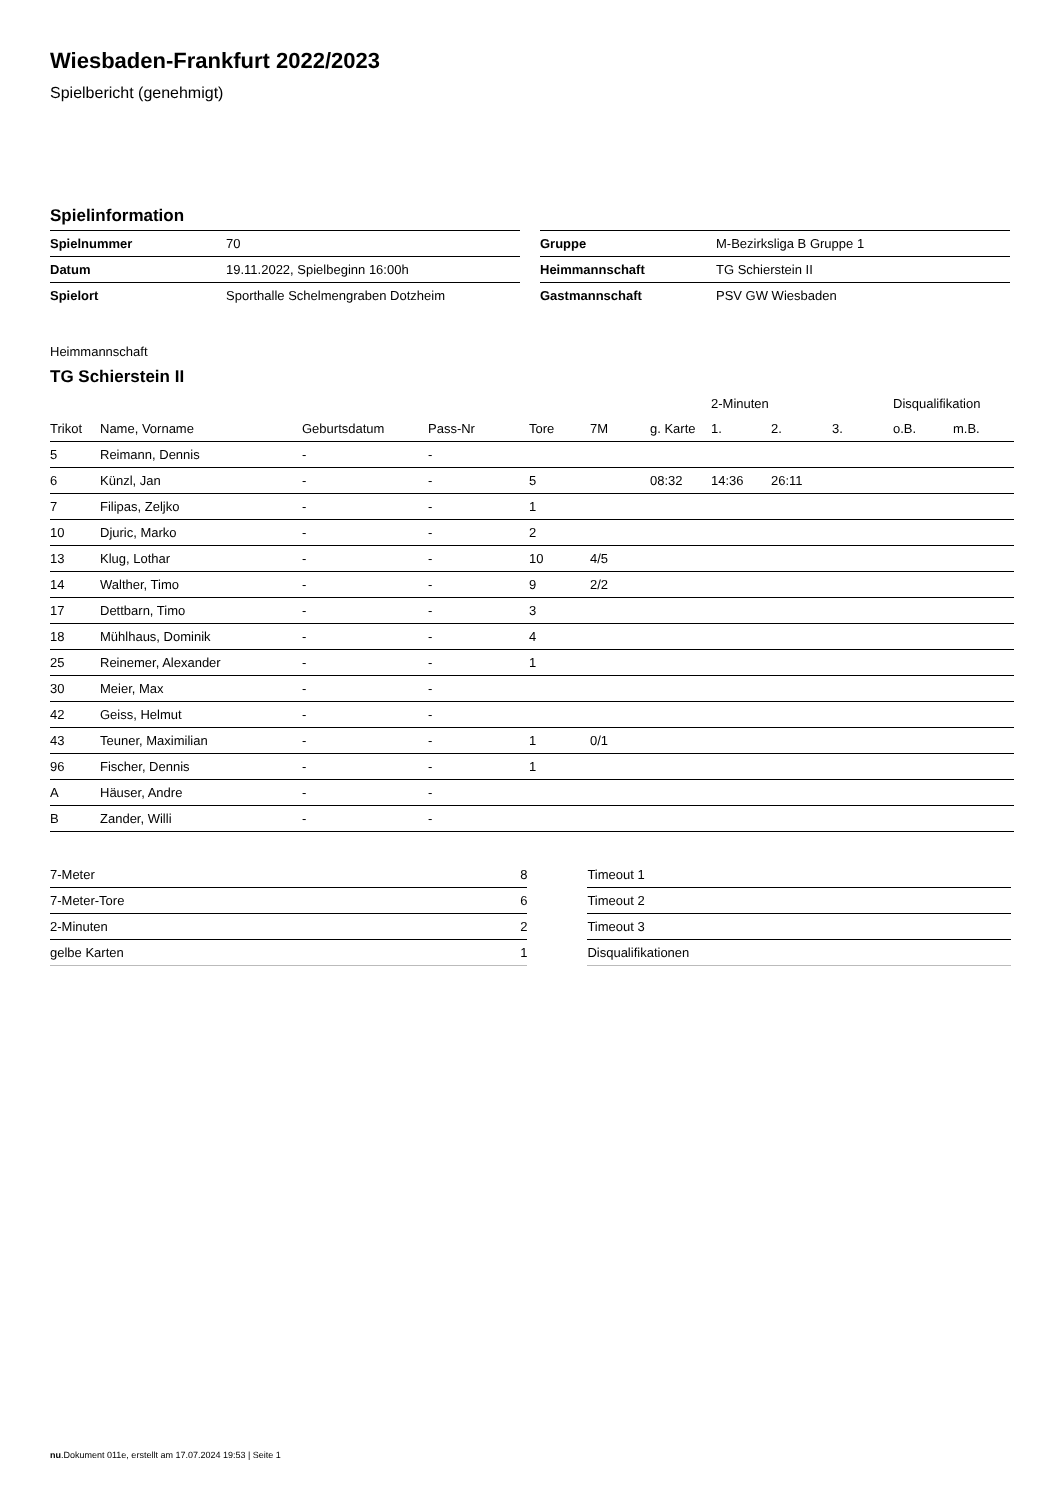Wiesbaden-Frankfurt 2022/2023
Spielbericht (genehmigt)
Spielinformation
| Spielnummer | 70 |
| Datum | 19.11.2022, Spielbeginn 16:00h |
| Spielort | Sporthalle Schelmengraben Dotzheim |
| Gruppe | M-Bezirksliga B Gruppe 1 |
| Heimmannschaft | TG Schierstein II |
| Gastmannschaft | PSV GW Wiesbaden |
Heimmannschaft
TG Schierstein II
| | | | | | | | 2-Minuten | | | Disqualifikation | |
| --- | --- | --- | --- | --- | --- | --- | --- | --- | --- | --- | --- |
| Trikot | Name, Vorname | Geburtsdatum | Pass-Nr | Tore | 7M | g. Karte | 1. | 2. | 3. | o.B. | m.B. |
| 5 | Reimann, Dennis | - | - | | | | | | | | |
| 6 | Künzl, Jan | - | - | 5 | | 08:32 | 14:36 | 26:11 | | | |
| 7 | Filipas, Zeljko | - | - | 1 | | | | | | | |
| 10 | Djuric, Marko | - | - | 2 | | | | | | | |
| 13 | Klug, Lothar | - | - | 10 | 4/5 | | | | | | |
| 14 | Walther, Timo | - | - | 9 | 2/2 | | | | | | |
| 17 | Dettbarn, Timo | - | - | 3 | | | | | | | |
| 18 | Mühlhaus, Dominik | - | - | 4 | | | | | | | |
| 25 | Reinemer, Alexander | - | - | 1 | | | | | | | |
| 30 | Meier, Max | - | - | | | | | | | | |
| 42 | Geiss, Helmut | - | - | | | | | | | | |
| 43 | Teuner, Maximilian | - | - | 1 | 0/1 | | | | | | |
| 96 | Fischer, Dennis | - | - | 1 | | | | | | | |
| A | Häuser, Andre | - | - | | | | | | | | |
| B | Zander, Willi | - | - | | | | | | | | |
| 7-Meter | 8 |
| 7-Meter-Tore | 6 |
| 2-Minuten | 2 |
| gelbe Karten | 1 |
| Timeout 1 |
| Timeout 2 |
| Timeout 3 |
| Disqualifikationen |
nu.Dokument 011e, erstellt am 17.07.2024 19:53 | Seite 1